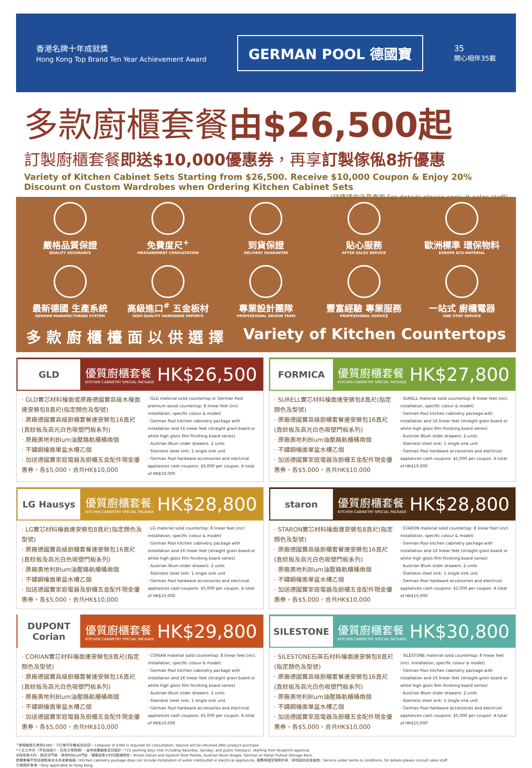香港名牌十年成就獎
Hong Kong Top Brand Ten Year Achievement Award
GERMAN POOL 德國寶
35
開心相伴35載
多款廚櫃套餐由$26,500起
訂製廚櫃套餐即送$10,000優惠券，再享訂製傢俬8折優惠
Variety of Kitchen Cabinet Sets Starting from $26,500. Receive $10,000 Coupon & Enjoy 20% Discount on Custom Wardrobes when Ordering Kitchen Cabinet Sets (詳情請向店員查詢 For details please consult sales staff)
嚴格品質保證
QUALITY ASSURANCE
免費度尺<sup>+</sup>
MEASUREMENT CONSULTATION
到貨保證
DELIVERY GUARANTEE
貼心服務
AFTER SALES SERVICE
歐洲標準 環保物料
EUROPE ECO-MATERIAL
最新德國 生產系統
GERMAN MANUFACTURING SYSTEM
高級進口<sup>#</sup> 五金板材
HIGH QUALITY HARDWARE IMPORTS
專業設計團隊
PROFESSIONAL DESIGN TEAM
豐富經驗 專業服務
PROFESSIONAL SERVICE
一站式 廚櫃電器
ONE STOP SERVICE
多 款 廚 櫃 檯 面 以 供 選 擇 Variety of Kitchen Countertops
GLD
優質廚櫃套餐
KITCHEN CABINETRY SPECIAL PACKAGE
HK$26,500
· GLD實芯材料檯面或原廠德國寶高級木檯面連安裝包8直尺(指定顏色及型號)
· 原廠德國寶高級廚櫃套餐連安裝包16直尺(直紋板及高光白色吸塑門板系列)
· 原廠奧地利Blum油壓路軌櫃桶兩個
· 不鏽鋼檯面單盆水槽乙個
· 加送德國寶家庭電器及廚櫃五金配件現金優惠券，各$5,000，合共HK$10,000
· GLD material solid countertop or German Pool premium wood countertop: 8 linear feet (incl. installation, specific colour & model)
· German Pool kitchen cabinetry package with installation and 16 linear feet (straight grain board or white high gloss film finishing board series)
· Austrian Blum slider drawers: 2 units
· Stainless steel sink: 1 single sink unit
· German Pool hardware accessories and electrical appliances cash coupons: $5,000 per coupon. A total of HK$10,000
FORMICA
優質廚櫃套餐
KITCHEN CABINETRY SPECIAL PACKAGE
HK$27,800
· SURELL實芯材料檯面連安裝包8直尺(指定顏色及型號)
· 原廠德國寶高級廚櫃套餐連安裝包16直尺(直紋板及高光白色吸塑門板系列)
· 原廠奧地利Blum油壓路軌櫃桶兩個
· 不鏽鋼檯面單盆水槽乙個
· 加送德國寶家庭電器及廚櫃五金配件現金優惠券，各$5,000，合共HK$10,000
· SURELL material solid countertop: 8 linear feet (incl. installation, specific colour & model)
· German Pool kitchen cabinetry package with installation and 16 linear feet (straight grain board or white high gloss film finishing board series)
· Austrian Blum slider drawers: 2 units
· Stainless steel sink: 1 single sink unit
· German Pool hardware accessories and electrical appliances cash coupons: $5,000 per coupon. A total of HK$10,000
LG Hausys
優質廚櫃套餐
KITCHEN CABINETRY SPECIAL PACKAGE
HK$28,800
· LG實芯材料檯面連安裝包8直尺(指定顏色及型號)
· 原廠德國寶高級廚櫃套餐連安裝包16直尺(直紋板及高光白色吸塑門板系列)
· 原廠奧地利Blum油壓路軌櫃桶兩個
· 不鏽鋼檯面單盆水槽乙個
· 加送德國寶家庭電器及廚櫃五金配件現金優惠券，各$5,000，合共HK$10,000
· LG material solid countertop: 8 linear feet (incl. installation, specific colour & model)
· German Pool kitchen cabinetry package with installation and 16 linear feet (straight grain board or white high gloss film finishing board series)
· Austrian Blum slider drawers: 2 units
· Stainless steel sink: 1 single sink unit
· German Pool hardware accessories and electrical appliances cash coupons: $5,000 per coupon. A total of HK$10,000
staron
優質廚櫃套餐
KITCHEN CABINETRY SPECIAL PACKAGE
HK$28,800
· STARON實芯材料檯面連安裝包8直尺(指定顏色及型號)
· 原廠德國寶高級廚櫃套餐連安裝包16直尺(直紋板及高光白色吸塑門板系列)
· 原廠奧地利Blum油壓路軌櫃桶兩個
· 不鏽鋼檯面單盆水槽乙個
· 加送德國寶家庭電器及廚櫃五金配件現金優惠券，各$5,000，合共HK$10,000
· STARON material solid countertop: 8 linear feet (incl. installation, specific colour & model)
· German Pool kitchen cabinetry package with installation and 16 linear feet (straight grain board or white high gloss film finishing board series)
· Austrian Blum slider drawers: 2 units
· Stainless steel sink: 1 single sink unit
· German Pool hardware accessories and electrical appliances cash coupons: $5,000 per coupon. A total of HK$10,000
DUPONT Corian
優質廚櫃套餐
KITCHEN CABINETRY SPECIAL PACKAGE
HK$29,800
· CORIAN實芯材料檯面連安裝包8直尺(指定顏色及型號)
· 原廠德國寶高級廚櫃套餐連安裝包16直尺(直紋板及高光白色吸塑門板系列)
· 原廠奧地利Blum油壓路軌櫃桶兩個
· 不鏽鋼檯面單盆水槽乙個
· 加送德國寶家庭電器及廚櫃五金配件現金優惠券，各$5,000，合共HK$10,000
· CORIAN material solid countertop: 8 linear feet (incl. installation, specific colour & model)
· German Pool kitchen cabinetry package with installation and 16 linear feet (straight grain board or white high gloss film finishing board series)
· Austrian Blum slider drawers: 2 units
· Stainless steel sink: 1 single sink unit
· German Pool hardware accessories and electrical appliances cash coupons: $5,000 per coupon. A total of HK$10,000
SILESTONE
優質廚櫃套餐
KITCHEN CABINETRY SPECIAL PACKAGE
HK$30,800
· SILESTONE石英石材料檯面連安裝包8直尺(指定顏色及型號)
· 原廠德國寶高級廚櫃套餐連安裝包16直尺(直紋板及高光白色吸塑門板系列)
· 原廠奧地利Blum油壓路軌櫃桶兩個
· 不鏽鋼檯面單盆水槽乙個
· 加送德國寶家庭電器及廚櫃五金配件現金優惠券，各$5,000，合共HK$10,000
· SILESTONE material solid countertop: 8 linear feet (incl. installation, specific colour & model)
· German Pool kitchen cabinetry package with installation and 16 linear feet (straight grain board or white high gloss film finishing board series)
· Austrian Blum slider drawers: 2 units
· Stainless steel sink: 1 single sink unit
· German Pool hardware accessories and electrical appliances cash coupons: $5,000 per coupon. A total of HK$10,000
<sup>+</sup>需預繳度尺費用$380，下訂後可全數抵免扣回。+Deposit of $380 is required for consultation, deposit will be returned after product purchase.
*十五工作天（不包括週六、日及公眾假期），由完成審圖後翌日起計。*15 working days (not including Saturday, Sunday, and public holidays), starting from blueprint approval.
#採用意大利、西班牙門板、奧地利Blum門鉸、德國或意大利拉籃儲物架。#Uses Italian and Spanish Door Panels, Austrian Blum Hinges, German or Italian Pullout Storage Rack.
廚櫃套餐不包括接駁來去水及安裝電器。Kitchen cabinetry package does not include installation of water inlet/outlet or electrical appliances. 服務保證受條款約束，詳情請向店員查詢。Service under terms & conditions, for details please consult sales staff.
只適用於香港。Only applicable to Hong Kong.